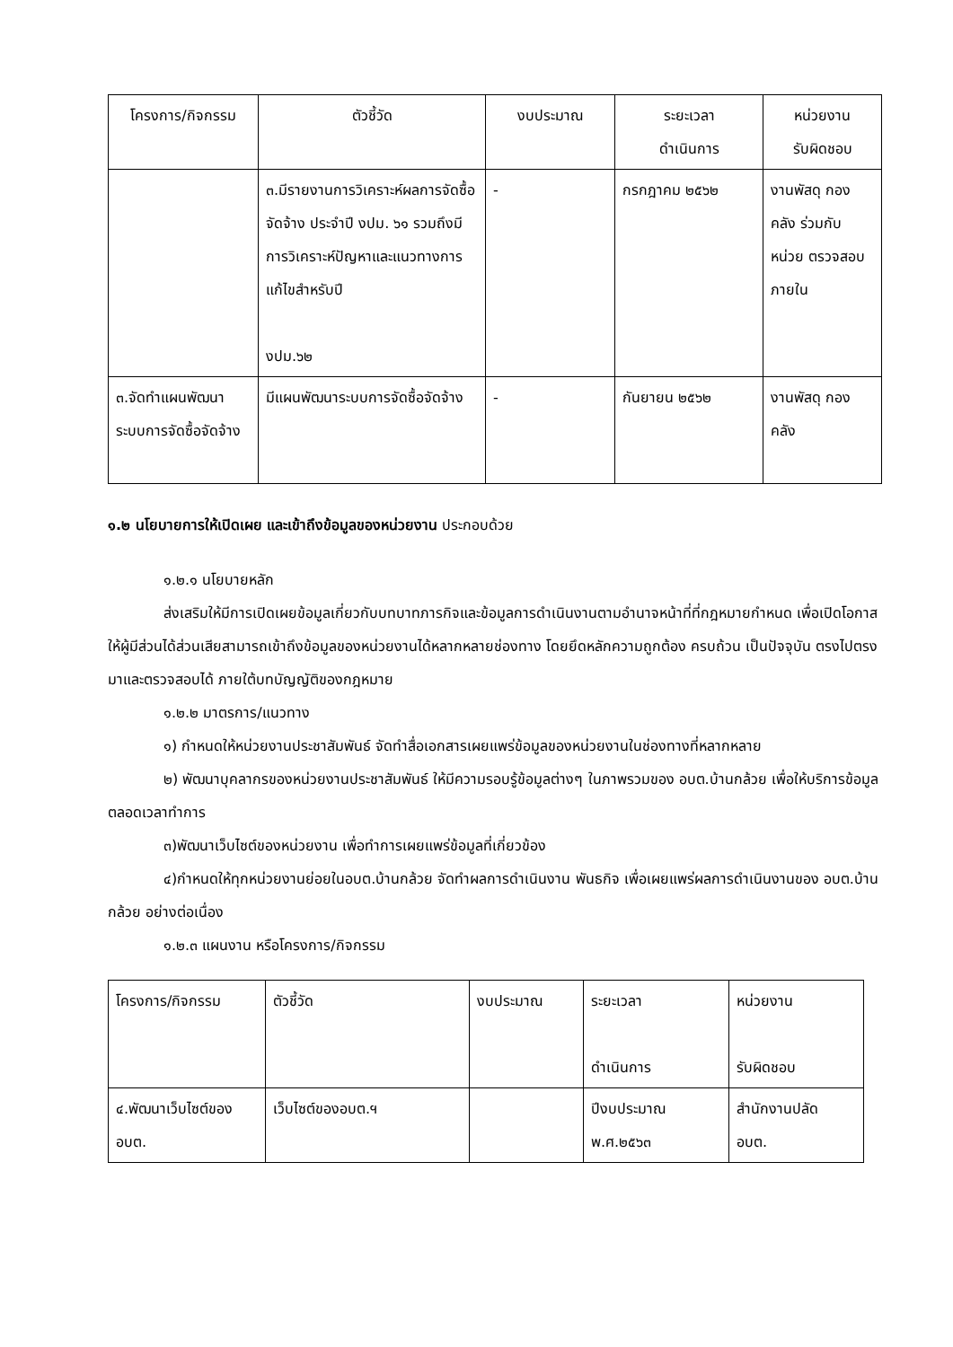| โครงการ/กิจกรรม | ตัวชี้วัด | งบประมาณ | ระยะเวลา ดำเนินการ | หน่วยงาน รับผิดชอบ |
| --- | --- | --- | --- | --- |
| | ๓.มีรายงานการวิเคราะห์ผลการจัดซื้อจัดจ้าง ประจำปี งปม. ๖๑ รวมถึงมีการวิเคราะห์ปัญหาและแนวทางการแก้ไขสำหรับปี งปม.๖๒ | - | กรกฎาคม ๒๕๖๒ | งานพัสดุ กองคลัง ร่วมกับหน่วย ตรวจสอบภายใน |
| ๓.จัดทำแผนพัฒนาระบบการจัดซื้อจัดจ้าง | มีแผนพัฒนาระบบการจัดซื้อจัดจ้าง | - | กันยายน ๒๕๖๒ | งานพัสดุ กองคลัง |
๑.๒ นโยบายการให้เปิดเผย และเข้าถึงข้อมูลของหน่วยงาน ประกอบด้วย
๑.๒.๑ นโยบายหลัก
ส่งเสริมให้มีการเปิดเผยข้อมูลเกี่ยวกับบทบาทภารกิจและข้อมูลการดำเนินงานตามอำนาจหน้าที่ที่กฎหมายกำหนด เพื่อเปิดโอกาสให้ผู้มีส่วนได้ส่วนเสียสามารถเข้าถึงข้อมูลของหน่วยงานได้หลากหลายช่องทาง โดยยึดหลักความถูกต้อง ครบถ้วน เป็นปัจจุบัน ตรงไปตรงมาและตรวจสอบได้ ภายใต้บทบัญญัติของกฎหมาย
๑.๒.๒ มาตรการ/แนวทาง
๑) กำหนดให้หน่วยงานประชาสัมพันธ์ จัดทำสื่อเอกสารเผยแพร่ข้อมูลของหน่วยงานในช่องทางที่หลากหลาย
๒) พัฒนาบุคลากรของหน่วยงานประชาสัมพันธ์ ให้มีความรอบรู้ข้อมูลต่างๆ ในภาพรวมของ อบต.บ้านกล้วย เพื่อให้บริการข้อมูลตลอดเวลาทำการ
๓)พัฒนาเว็บไซต์ของหน่วยงาน เพื่อทำการเผยแพร่ข้อมูลที่เกี่ยวข้อง
๔)กำหนดให้ทุกหน่วยงานย่อยในอบต.บ้านกล้วย จัดทำผลการดำเนินงาน พันธกิจ เพื่อเผยแพร่ผลการดำเนินงานของ อบต.บ้านกล้วย อย่างต่อเนื่อง
๑.๒.๓ แผนงาน หรือโครงการ/กิจกรรม
| โครงการ/กิจกรรม | ตัวชี้วัด | งบประมาณ | ระยะเวลา ดำเนินการ | หน่วยงาน รับผิดชอบ |
| ๔.พัฒนาเว็บไซต์ของ อบต. | เว็บไซต์ของอบต.ฯ | | ปีงบประมาณ พ.ศ.๒๕๖๓ | สำนักงานปลัด อบต. |